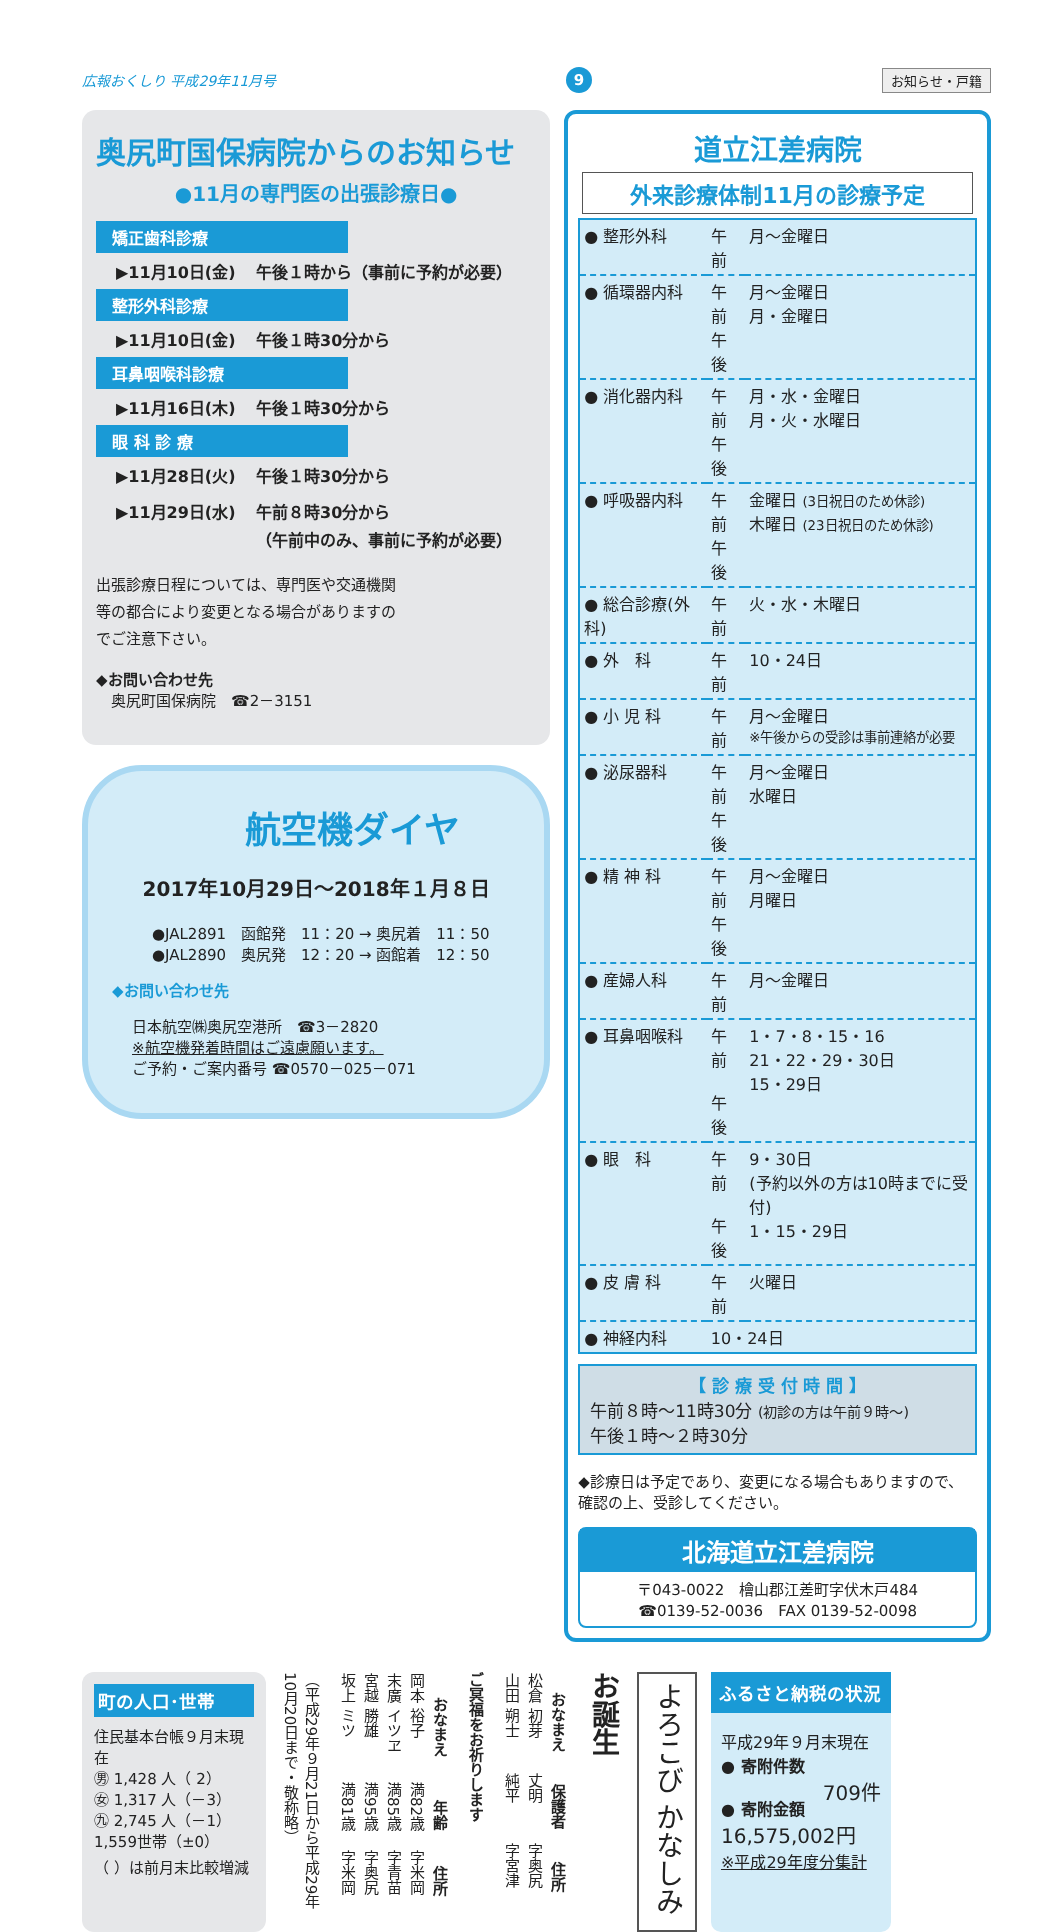広報おくしり 平成29年11月号 9 お知らせ・戸籍
奥尻町国保病院からのお知らせ
●11月の専門医の出張診療日●
矯正歯科診療
▶11月10日(金) 午後１時から（事前に予約が必要）
整形外科診療
▶11月10日(金) 午後１時30分から
耳鼻咽喉科診療
▶11月16日(木) 午後１時30分から
眼 科 診 療
▶11月28日(火) 午後１時30分から
▶11月29日(水) 午前８時30分から
（午前中のみ、事前に予約が必要）
出張診療日程については、専門医や交通機関等の都合により変更となる場合がありますのでご注意下さい。
◆お問い合わせ先
　奥尻町国保病院　☎2－3151
航空機ダイヤ
2017年10月29日～2018年１月８日
●JAL2891　函館発　11：20 → 奥尻着　11：50
●JAL2890　奥尻発　12：20 → 函館着　12：50
◆お問い合わせ先
日本航空㈱奥尻空港所　☎3－2820
※航空機発着時間はご遠慮願います。
ご予約・ご案内番号 ☎0570－025－071
道立江差病院
外来診療体制11月の診療予定
| ● 整形外科 | 午前 | 月～金曜日 |
| ● 循環器内科 | 午前 午後 | 月～金曜日 月・金曜日 |
| ● 消化器内科 | 午前 午後 | 月・水・金曜日 月・火・水曜日 |
| ● 呼吸器内科 | 午前 午後 | 金曜日 (3日祝日のため休診) 木曜日 (23日祝日のため休診) |
| ● 総合診療(外科) | 午前 | 火・水・木曜日 |
| ● 外 科 | 午前 | 10・24日 |
| ● 小 児 科 | 午前 | 月～金曜日 ※午後からの受診は事前連絡が必要 |
| ● 泌尿器科 | 午前 午後 | 月～金曜日 水曜日 |
| ● 精 神 科 | 午前 午後 | 月～金曜日 月曜日 |
| ● 産婦人科 | 午前 | 月～金曜日 |
| ● 耳鼻咽喉科 | 午前 午後 | 1・7・8・15・16 21・22・29・30日 15・29日 |
| ● 眼 科 | 午前 午後 | 9・30日 (予約以外の方は10時までに受付) 1・15・29日 |
| ● 皮 膚 科 | 午前 | 火曜日 |
| ● 神経内科 | 10・24日 | |
【 診 療 受 付 時 間 】
午前８時～11時30分 (初診の方は午前９時～)
午後１時～２時30分
◆診療日は予定であり、変更になる場合もありますので、確認の上、受診してください。
北海道立江差病院
〒043-0022　檜山郡江差町字伏木戸484
☎0139-52-0036　FAX 0139-52-0098
町の人口･世帯
住民基本台帳９月末現在
㊚ 1,428 人（ 2）
㊛ 1,317 人（－3）
㊈ 2,745 人（－1）
1,559世帯（±0）
（ ）は前月末比較増減
（平成29年９月21日から平成29年10月20日まで・敬称略）
| おなまえ | 年齢 | 住所 |
| --- | --- | --- |
| 岡本 裕子 | 満82歳 | 字米岡 |
| 末廣 イツヱ | 満85歳 | 字青苗 |
| 宮越 勝雄 | 満95歳 | 字奥尻 |
| 坂上 ミツ | 満81歳 | 字米岡 |
ご冥福をお祈りします
| おなまえ | 保護者 | 住所 |
| --- | --- | --- |
| 松倉 初芽 | 丈明 | 字奥尻 |
| 山田 朔士 | 純平 | 字宮津 |
お誕生
よろこび かなしみ
ふるさと納税の状況
平成29年９月末現在
● 寄附件数
709件
● 寄附金額
16,575,002円
※平成29年度分集計